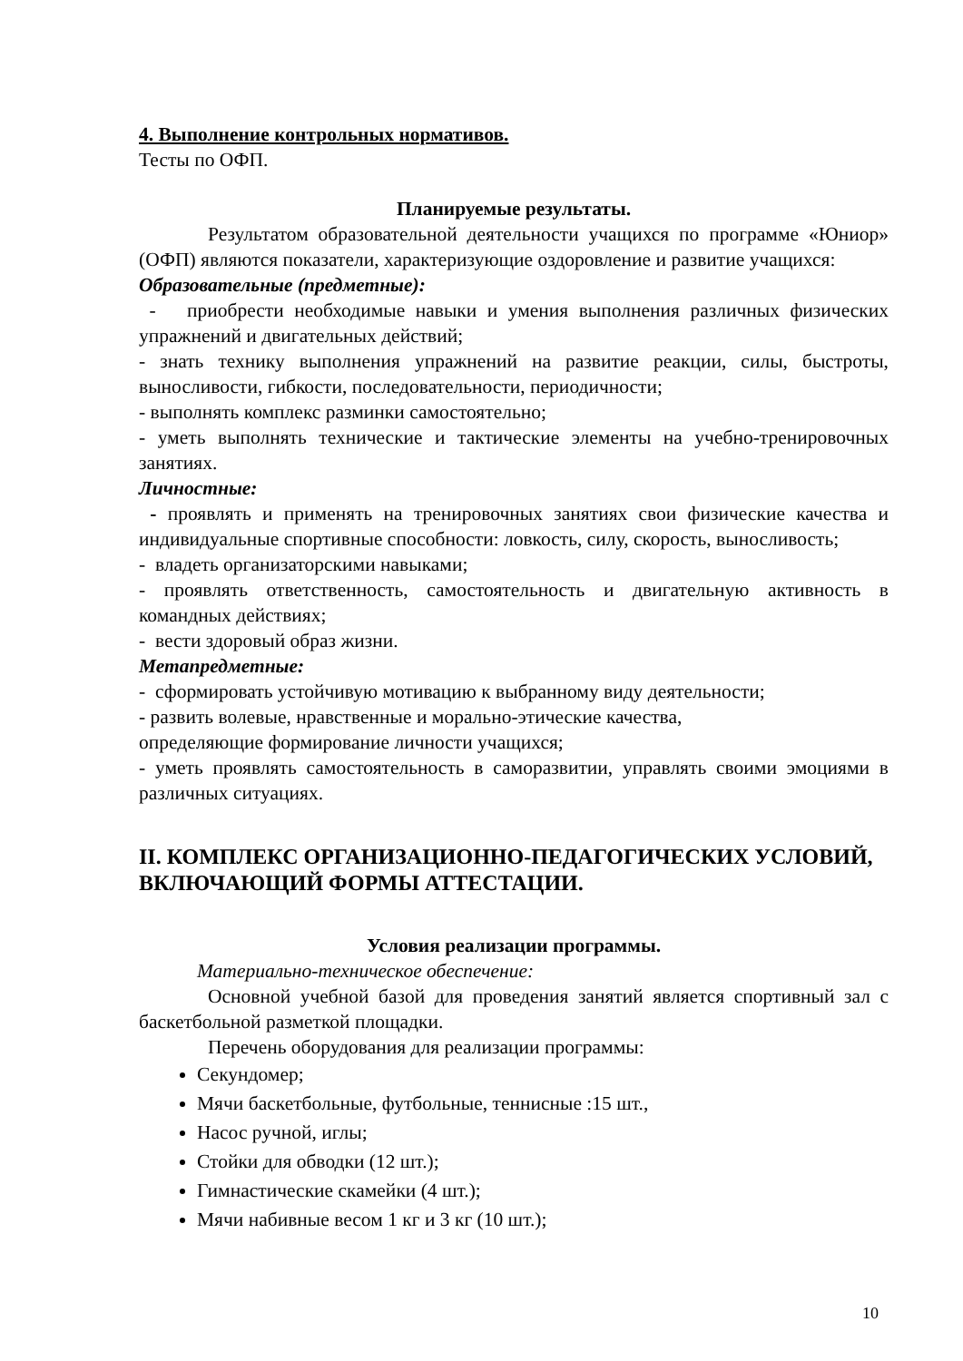4. Выполнение контрольных нормативов.
Тесты по ОФП.
Планируемые результаты.
Результатом образовательной деятельности учащихся по программе «Юниор» (ОФП) являются показатели, характеризующие оздоровление и развитие учащихся:
Образовательные (предметные):
- приобрести необходимые навыки и умения выполнения различных физических упражнений и двигательных действий;
- знать технику выполнения упражнений на развитие реакции, силы, быстроты, выносливости, гибкости, последовательности, периодичности;
- выполнять комплекс разминки самостоятельно;
- уметь выполнять технические и тактические элементы на учебно-тренировочных занятиях.
Личностные:
- проявлять и применять на тренировочных занятиях свои физические качества и индивидуальные спортивные способности: ловкость, силу, скорость, выносливость;
- владеть организаторскими навыками;
- проявлять ответственность, самостоятельность и двигательную активность в командных действиях;
- вести здоровый образ жизни.
Метапредметные:
- сформировать устойчивую мотивацию к выбранному виду деятельности;
- развить волевые, нравственные и морально-этические качества,
определяющие формирование личности учащихся;
- уметь проявлять самостоятельность в саморазвитии, управлять своими эмоциями в различных ситуациях.
II. КОМПЛЕКС ОРГАНИЗАЦИОННО-ПЕДАГОГИЧЕСКИХ УСЛОВИЙ, ВКЛЮЧАЮЩИЙ ФОРМЫ АТТЕСТАЦИИ.
Условия реализации программы.
Материально-техническое обеспечение:
Основной учебной базой для проведения занятий является спортивный зал с баскетбольной разметкой площадки.
Перечень оборудования для реализации программы:
Секундомер;
Мячи баскетбольные, футбольные, теннисные :15 шт.,
Насос ручной, иглы;
Стойки для обводки (12 шт.);
Гимнастические скамейки (4 шт.);
Мячи набивные весом 1 кг и 3 кг (10 шт.);
10